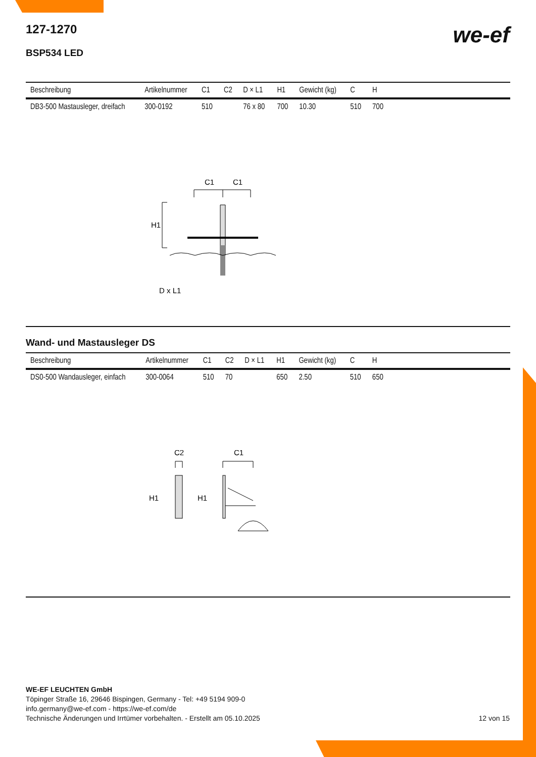127-1270
BSP534 LED
we-ef
| Beschreibung | Artikelnummer | C1 | C2 | D × L1 | H1 | Gewicht (kg) | C | H | |
| --- | --- | --- | --- | --- | --- | --- | --- | --- | --- |
| DB3-500 Mastausleger, dreifach | 300-0192 | 510 | | 76 x 80 | 700 | 10.30 | 510 | 700 | |
C1
C1
H1
D x L1
Wand- und Mastausleger DS
| Beschreibung | Artikelnummer | C1 | C2 | D × L1 | H1 | Gewicht (kg) | C | H | |
| --- | --- | --- | --- | --- | --- | --- | --- | --- | --- |
| DS0-500 Wandausleger, einfach | 300-0064 | 510 | 70 | | 650 | 2.50 | 510 | 650 | |
C2
C1
H1
H1
WE-EF LEUCHTEN GmbH
Töpinger Straße 16, 29646 Bispingen, Germany - Tel: +49 5194 909-0
info.germany@we-ef.com - https://we-ef.com/de
Technische Änderungen und Irrtümer vorbehalten. - Erstellt am 05.10.2025 12 von 15